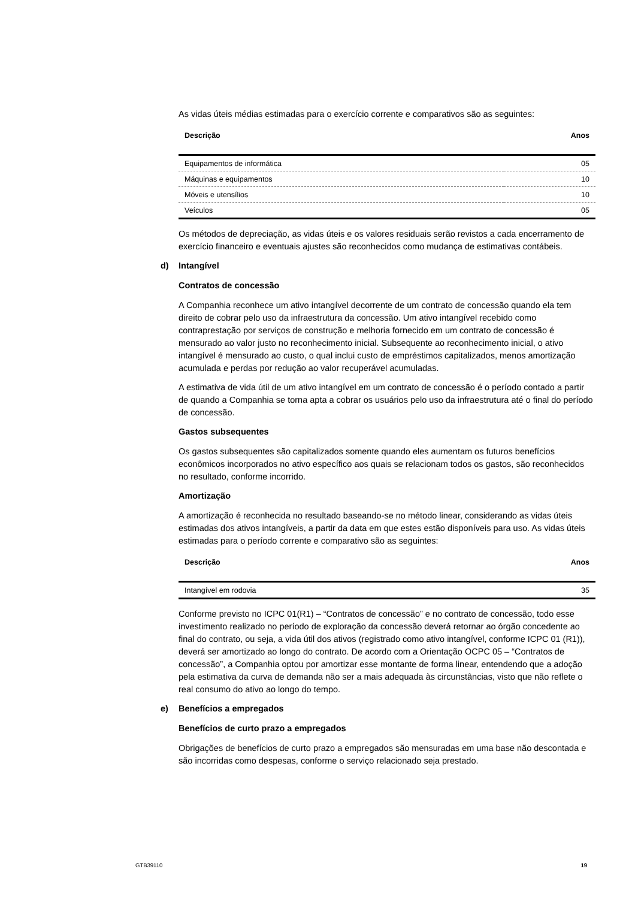As vidas úteis médias estimadas para o exercício corrente e comparativos são as seguintes:
| Descrição | Anos |
| --- | --- |
| Equipamentos de informática | 05 |
| Máquinas e equipamentos | 10 |
| Móveis e utensílios | 10 |
| Veículos | 05 |
Os métodos de depreciação, as vidas úteis e os valores residuais serão revistos a cada encerramento de exercício financeiro e eventuais ajustes são reconhecidos como mudança de estimativas contábeis.
d) Intangível
Contratos de concessão
A Companhia reconhece um ativo intangível decorrente de um contrato de concessão quando ela tem direito de cobrar pelo uso da infraestrutura da concessão. Um ativo intangível recebido como contraprestação por serviços de construção e melhoria fornecido em um contrato de concessão é mensurado ao valor justo no reconhecimento inicial. Subsequente ao reconhecimento inicial, o ativo intangível é mensurado ao custo, o qual inclui custo de empréstimos capitalizados, menos amortização acumulada e perdas por redução ao valor recuperável acumuladas.
A estimativa de vida útil de um ativo intangível em um contrato de concessão é o período contado a partir de quando a Companhia se torna apta a cobrar os usuários pelo uso da infraestrutura até o final do período de concessão.
Gastos subsequentes
Os gastos subsequentes são capitalizados somente quando eles aumentam os futuros benefícios econômicos incorporados no ativo específico aos quais se relacionam todos os gastos, são reconhecidos no resultado, conforme incorrido.
Amortização
A amortização é reconhecida no resultado baseando-se no método linear, considerando as vidas úteis estimadas dos ativos intangíveis, a partir da data em que estes estão disponíveis para uso. As vidas úteis estimadas para o período corrente e comparativo são as seguintes:
| Descrição | Anos |
| --- | --- |
| Intangível em rodovia | 35 |
Conforme previsto no ICPC 01(R1) – “Contratos de concessão” e no contrato de concessão, todo esse investimento realizado no período de exploração da concessão deverá retornar ao órgão concedente ao final do contrato, ou seja, a vida útil dos ativos (registrado como ativo intangível, conforme ICPC 01 (R1)), deverá ser amortizado ao longo do contrato. De acordo com a Orientação OCPC 05 – “Contratos de concessão”, a Companhia optou por amortizar esse montante de forma linear, entendendo que a adoção pela estimativa da curva de demanda não ser a mais adequada às circunstâncias, visto que não reflete o real consumo do ativo ao longo do tempo.
e) Benefícios a empregados
Benefícios de curto prazo a empregados
Obrigações de benefícios de curto prazo a empregados são mensuradas em uma base não descontada e são incorridas como despesas, conforme o serviço relacionado seja prestado.
GTB39110 19